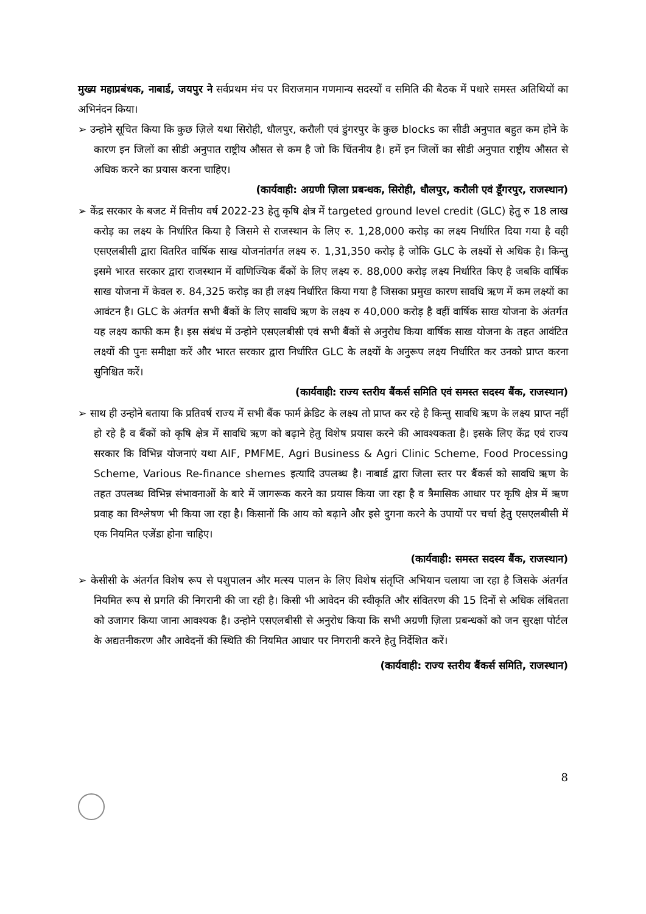मुख्य महाप्रबंधक, नाबार्ड, जयपुर ने सर्वप्रथम मंच पर विराजमान गणमान्य सदस्यों व समिति की बैठक में पधारे समस्त अतिथियों का अभिनंदन किया।
➢ उन्होने सूचित किया कि कुछ ज़िले यथा सिरोही, धौलपुर, करौली एवं डुंगरपुर के कुछ blocks का सीडी अनुपात बहुत कम होने के कारण इन जिलों का सीडी अनुपात राष्ट्रीय औसत से कम है जो कि चिंतनीय है। हमें इन जिलों का सीडी अनुपात राष्ट्रीय औसत से अधिक करने का प्रयास करना चाहिए।
(कार्यवाही: अग्रणी ज़िला प्रबन्धक, सिरोही, धौलपुर, करौली एवं डूँगरपुर, राजस्थान)
➢ केंद्र सरकार के बजट में वित्तीय वर्ष 2022-23 हेतु कृषि क्षेत्र में targeted ground level credit (GLC) हेतु रु 18 लाख करोड़ का लक्ष्य के निर्धारित किया है जिसमे से राजस्थान के लिए रु. 1,28,000 करोड़ का लक्ष्य निर्धारित दिया गया है वही एसएलबीसी द्वारा वितरित वार्षिक साख योजनांतर्गत लक्ष्य रु. 1,31,350 करोड़ है जोकि GLC के लक्ष्यों से अधिक है। किन्तु इसमे भारत सरकार द्वारा राजस्थान में वाणिज्यिक बैंकों के लिए लक्ष्य रु. 88,000 करोड़ लक्ष्य निर्धारित किए है जबकि वार्षिक साख योजना में केवल रु. 84,325 करोड़ का ही लक्ष्य निर्धारित किया गया है जिसका प्रमुख कारण सावधि ऋण में कम लक्ष्यों का आवंटन है। GLC के अंतर्गत सभी बैंकों के लिए सावधि ऋण के लक्ष्य रु 40,000 करोड़ है वहीं वार्षिक साख योजना के अंतर्गत यह लक्ष्य काफी कम है। इस संबंध में उन्होने एसएलबीसी एवं सभी बैंकों से अनुरोध किया वार्षिक साख योजना के तहत आवंटित लक्ष्यों की पुनः समीक्षा करें और भारत सरकार द्वारा निर्धारित GLC के लक्ष्यों के अनुरूप लक्ष्य निर्धारित कर उनको प्राप्त करना सुनिश्चित करें।
(कार्यवाही: राज्य स्तरीय बैंकर्स समिति एवं समस्त सदस्य बैंक, राजस्थान)
➢ साथ ही उन्होने बताया कि प्रतिवर्ष राज्य में सभी बैंक फार्म क्रेडिट के लक्ष्य तो प्राप्त कर रहे है किन्तु सावधि ऋण के लक्ष्य प्राप्त नहीं हो रहे है व बैंकों को कृषि क्षेत्र में सावधि ऋण को बढ़ाने हेतु विशेष प्रयास करने की आवश्यकता है। इसके लिए केंद्र एवं राज्य सरकार कि विभिन्न योजनाएं यथा AIF, PMFME, Agri Business & Agri Clinic Scheme, Food Processing Scheme, Various Re-finance shemes इत्यादि उपलब्ध है। नाबार्ड द्वारा जिला स्तर पर बैंकर्स को सावधि ऋण के तहत उपलब्ध विभिन्न संभावनाओं के बारे में जागरूक करने का प्रयास किया जा रहा है व त्रैमासिक आधार पर कृषि क्षेत्र में ऋण प्रवाह का विश्लेषण भी किया जा रहा है। किसानों कि आय को बढ़ाने और इसे दुगना करने के उपायों पर चर्चा हेतु एसएलबीसी में एक नियमित एजेंडा होना चाहिए।
(कार्यवाही: समस्त सदस्य बैंक, राजस्थान)
➢ केसीसी के अंतर्गत विशेष रूप से पशुपालन और मत्स्य पालन के लिए विशेष संतृप्ति अभियान चलाया जा रहा है जिसके अंतर्गत नियमित रूप से प्रगति की निगरानी की जा रही है। किसी भी आवेदन की स्वीकृति और संवितरण की 15 दिनों से अधिक लंबितता को उजागर किया जाना आवश्यक है। उन्होने एसएलबीसी से अनुरोध किया कि सभी अग्रणी ज़िला प्रबन्धकों को जन सुरक्षा पोर्टल के अद्यतनीकरण और आवेदनों की स्थिति की नियमित आधार पर निगरानी करने हेतु निर्देशित करें।
(कार्यवाही: राज्य स्तरीय बैंकर्स समिति, राजस्थान)
8